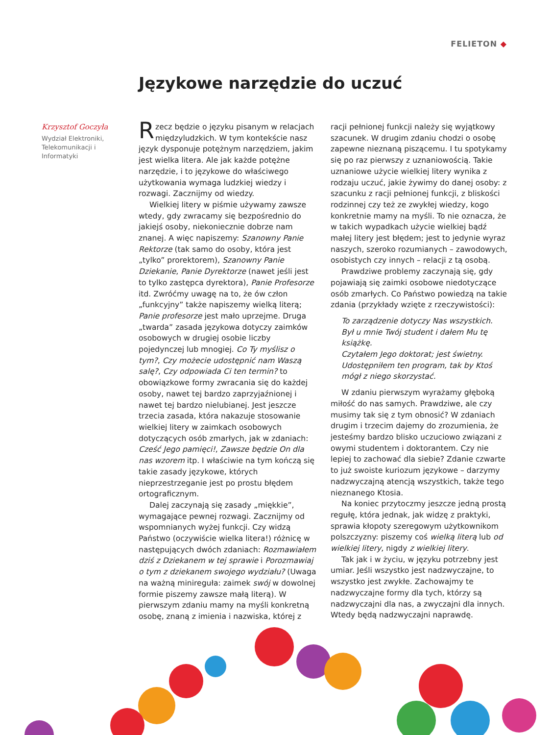FELIETON ◆
Językowe narzędzie do uczuć
Krzysztof Goczyła
Wydział Elektroniki, Telekomunikacji i Informatyki
Rzecz będzie o języku pisanym w relacjach międzyludzkich. W tym kontekście nasz język dysponuje potężnym narzędziem, jakim jest wielka litera. Ale jak każde potężne narzędzie, i to językowe do właściwego użytkowania wymaga ludzkiej wiedzy i rozwagi. Zacznijmy od wiedzy.
Wielkiej litery w piśmie używamy zawsze wtedy, gdy zwracamy się bezpośrednio do jakiejś osoby, niekoniecznie dobrze nam znanej. A więc napiszemy: Szanowny Panie Rektorze (tak samo do osoby, która jest „tylko” prorektorem), Szanowny Panie Dziekanie, Panie Dyrektorze (nawet jeśli jest to tylko zastępca dyrektora), Panie Profesorze itd. Zwróćmy uwagę na to, że ów człon „funkcyjny” także napiszemy wielką literą; Panie profesorze jest mało uprzejme. Druga „twarda” zasada językowa dotyczy zaimków osobowych w drugiej osobie liczby pojedynczej lub mnogiej. Co Ty myślisz o tym?, Czy możecie udostępnić nam Waszą salę?, Czy odpowiada Ci ten termin? to obowiązkowe formy zwracania się do każdej osoby, nawet tej bardzo zaprzyjaźnionej i nawet tej bardzo nielubianej. Jest jeszcze trzecia zasada, która nakazuje stosowanie wielkiej litery w zaimkach osobowych dotyczących osób zmarłych, jak w zdaniach: Cześć Jego pamięci!, Zawsze będzie On dla nas wzorem itp. I właściwie na tym kończą się takie zasady językowe, których nieprzestrzeganie jest po prostu błędem ortograficznym.
Dalej zaczynają się zasady „miękkie”, wymagające pewnej rozwagi. Zacznijmy od wspomnianych wyżej funkcji. Czy widzą Państwo (oczywiście wielka litera!) różnicę w następujących dwóch zdaniach: Rozmawiałem dziś z Dziekanem w tej sprawie i Porozmawiaj o tym z dziekanem swojego wydziału? (Uwaga na ważną minireguła: zaimek swój w dowolnej formie piszemy zawsze małą literą). W pierwszym zdaniu mamy na myśli konkretną osobę, znaną z imienia i nazwiska, której z racji pełnionej funkcji należy się wyjątkowy szacunek. W drugim zdaniu chodzi o osobę zapewne nieznaną piszącemu. I tu spotykamy się po raz pierwszy z uznaniowością. Takie uznaniowe użycie wielkiej litery wynika z rodzaju uczuć, jakie żywimy do danej osoby: z szacunku z racji pełnionej funkcji, z bliskości rodzinnej czy też ze zwykłej wiedzy, kogo konkretnie mamy na myśli. To nie oznacza, że w takich wypadkach użycie wielkiej bądź małej litery jest błędem; jest to jedynie wyraz naszych, szeroko rozumianych – zawodowych, osobistych czy innych – relacji z tą osobą.
Prawdziwe problemy zaczynają się, gdy pojawiają się zaimki osobowe niedotyczące osób zmarłych. Co Państwo powiedzą na takie zdania (przykłady wzięte z rzeczywistości):
To zarządzenie dotyczy Nas wszystkich.
Był u mnie Twój student i dałem Mu tę książkę.
Czytałem Jego doktorat; jest świetny.
Udostępniłem ten program, tak by Ktoś mógł z niego skorzystać.
W zdaniu pierwszym wyrażamy głęboką miłość do nas samych. Prawdziwe, ale czy musimy tak się z tym obnosić? W zdaniach drugim i trzecim dajemy do zrozumienia, że jesteśmy bardzo blisko uczuciowo związani z owymi studentem i doktorantem. Czy nie lepiej to zachować dla siebie? Zdanie czwarte to już swoiste kuriozum językowe – darzymy nadzwyczajną atencją wszystkich, także tego nieznanego Ktosia.
Na koniec przytoczmy jeszcze jedną prostą regułę, która jednak, jak widzę z praktyki, sprawia kłopoty szeregowym użytkownikom polszczyzny: piszemy coś wielką literą lub od wielkiej litery, nigdy z wielkiej litery.
Tak jak i w życiu, w języku potrzebny jest umiar. Jeśli wszystko jest nadzwyczajne, to wszystko jest zwykłe. Zachowajmy te nadzwyczajne formy dla tych, którzy są nadzwyczajni dla nas, a zwyczajni dla innych. Wtedy będą nadzwyczajni naprawdę.